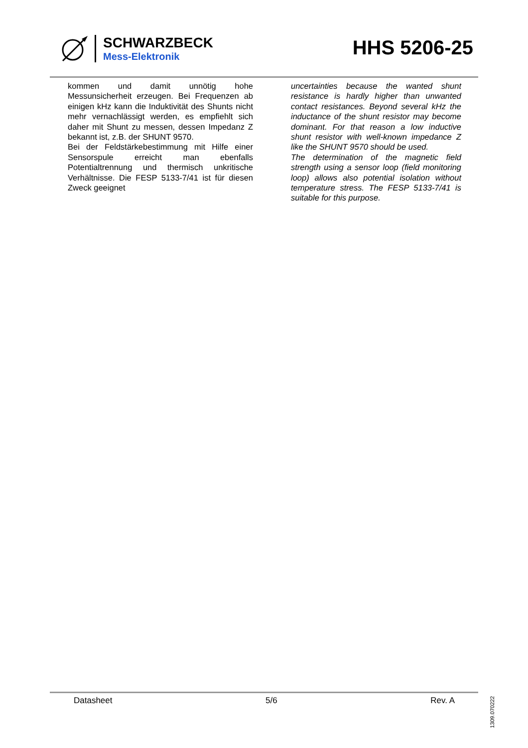SCHWARZBECK
Mess-Elektronik
HHS 5206-25
kommen und damit unnötig hohe Messunsicherheit erzeugen. Bei Frequenzen ab einigen kHz kann die Induktivität des Shunts nicht mehr vernachlässigt werden, es empfiehlt sich daher mit Shunt zu messen, dessen Impedanz Z bekannt ist, z.B. der SHUNT 9570.
Bei der Feldstärkebestimmung mit Hilfe einer Sensorspule erreicht man ebenfalls Potentialtrennung und thermisch unkritische Verhältnisse. Die FESP 5133-7/41 ist für diesen Zweck geeignet
uncertainties because the wanted shunt resistance is hardly higher than unwanted contact resistances. Beyond several kHz the inductance of the shunt resistor may become dominant. For that reason a low inductive shunt resistor with well-known impedance Z like the SHUNT 9570 should be used.
The determination of the magnetic field strength using a sensor loop (field monitoring loop) allows also potential isolation without temperature stress. The FESP 5133-7/41 is suitable for this purpose.
Datasheet 5/6 Rev. A
1309.070222